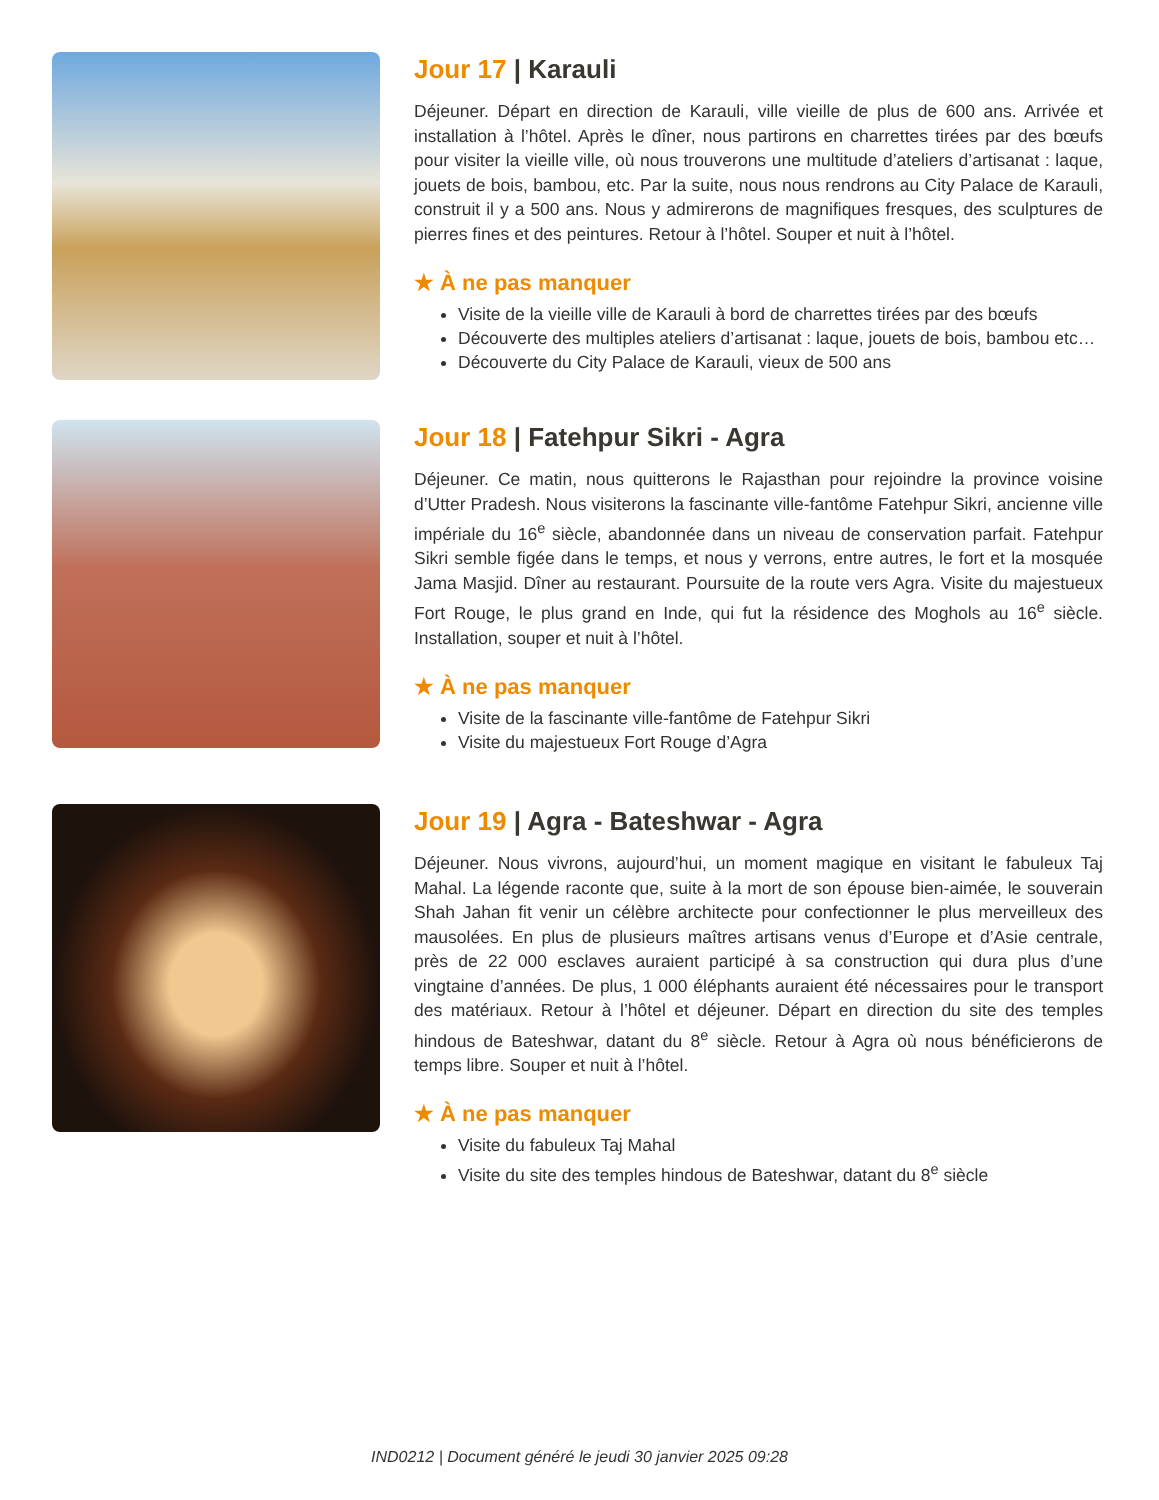Jour 17 | Karauli
Déjeuner. Départ en direction de Karauli, ville vieille de plus de 600 ans. Arrivée et installation à l’hôtel. Après le dîner, nous partirons en charrettes tirées par des bœufs pour visiter la vieille ville, où nous trouverons une multitude d’ateliers d’artisanat : laque, jouets de bois, bambou, etc. Par la suite, nous nous rendrons au City Palace de Karauli, construit il y a 500 ans. Nous y admirerons de magnifiques fresques, des sculptures de pierres fines et des peintures. Retour à l’hôtel. Souper et nuit à l’hôtel.
★ À ne pas manquer
Visite de la vieille ville de Karauli à bord de charrettes tirées par des bœufs
Découverte des multiples ateliers d’artisanat : laque, jouets de bois, bambou etc…
Découverte du City Palace de Karauli, vieux de 500 ans
Jour 18 | Fatehpur Sikri - Agra
Déjeuner. Ce matin, nous quitterons le Rajasthan pour rejoindre la province voisine d’Utter Pradesh. Nous visiterons la fascinante ville-fantôme Fatehpur Sikri, ancienne ville impériale du 16<sup>e</sup> siècle, abandonnée dans un niveau de conservation parfait. Fatehpur Sikri semble figée dans le temps, et nous y verrons, entre autres, le fort et la mosquée Jama Masjid. Dîner au restaurant. Poursuite de la route vers Agra. Visite du majestueux Fort Rouge, le plus grand en Inde, qui fut la résidence des Moghols au 16<sup>e</sup> siècle. Installation, souper et nuit à l’hôtel.
★ À ne pas manquer
Visite de la fascinante ville-fantôme de Fatehpur Sikri
Visite du majestueux Fort Rouge d’Agra
Jour 19 | Agra - Bateshwar - Agra
Déjeuner. Nous vivrons, aujourd’hui, un moment magique en visitant le fabuleux Taj Mahal. La légende raconte que, suite à la mort de son épouse bien-aimée, le souverain Shah Jahan fit venir un célèbre architecte pour confectionner le plus merveilleux des mausolées. En plus de plusieurs maîtres artisans venus d’Europe et d’Asie centrale, près de 22 000 esclaves auraient participé à sa construction qui dura plus d’une vingtaine d’années. De plus, 1 000 éléphants auraient été nécessaires pour le transport des matériaux. Retour à l’hôtel et déjeuner. Départ en direction du site des temples hindous de Bateshwar, datant du 8<sup>e</sup> siècle. Retour à Agra où nous bénéficierons de temps libre. Souper et nuit à l’hôtel.
★ À ne pas manquer
Visite du fabuleux Taj Mahal
Visite du site des temples hindous de Bateshwar, datant du 8<sup>e</sup> siècle
IND0212 | Document généré le jeudi 30 janvier 2025 09:28